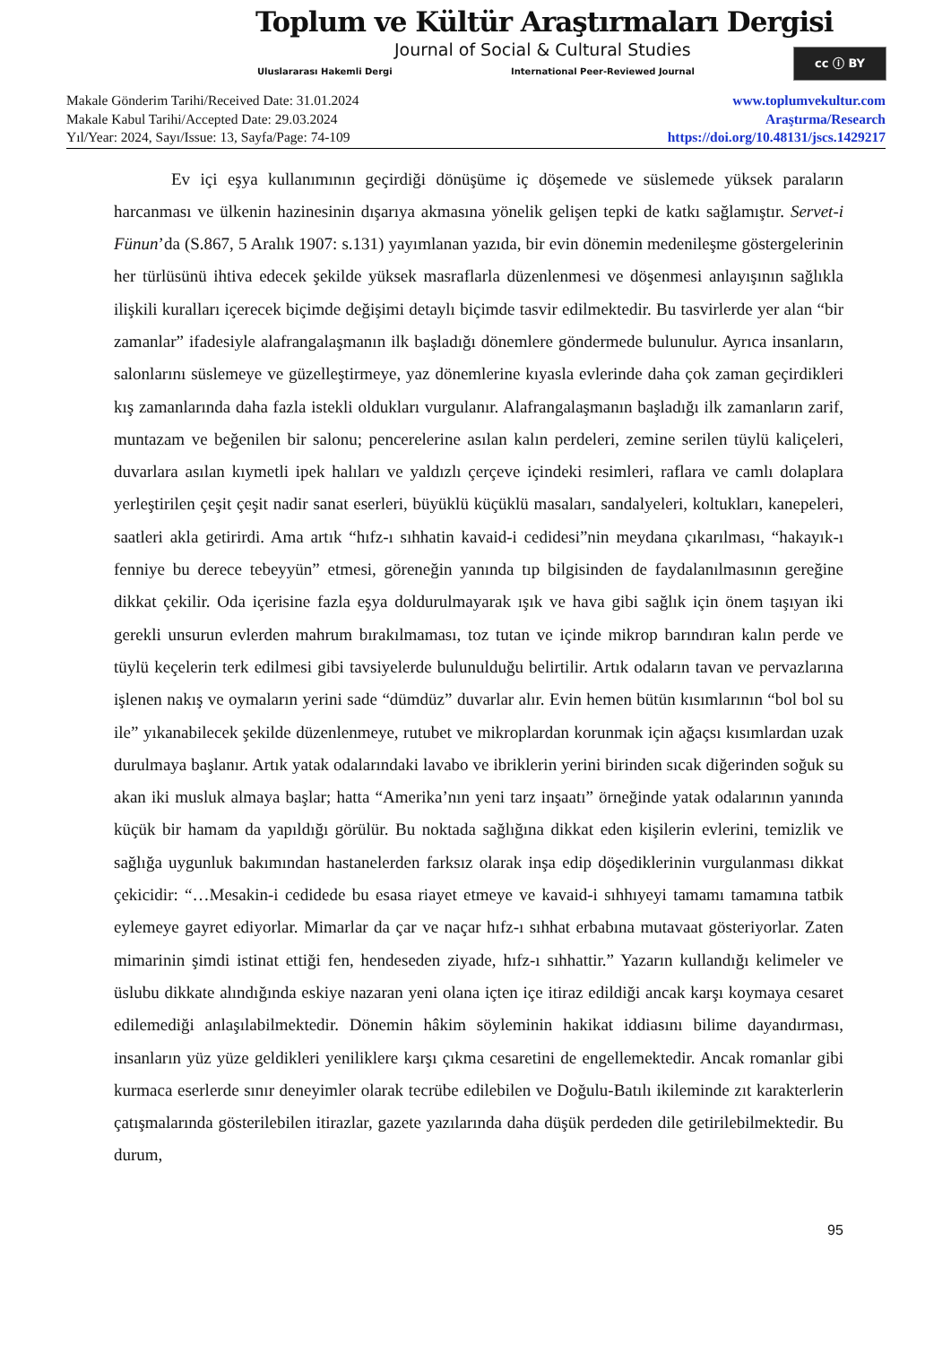Toplum ve Kültür Araştırmaları Dergisi
Journal of Social & Cultural Studies
Uluslararası Hakemli Dergi
International Peer-Reviewed Journal
cc ⓘ BY
Makale Gönderim Tarihi/Received Date: 31.01.2024
Makale Kabul Tarihi/Accepted Date: 29.03.2024
Yıl/Year: 2024, Sayı/Issue: 13, Sayfa/Page: 74-109
www.toplumvekultur.com
Araştırma/Research
https://doi.org/10.48131/jscs.1429217
Ev içi eşya kullanımının geçirdiği dönüşüme iç döşemede ve süslemede yüksek paraların harcanması ve ülkenin hazinesinin dışarıya akmasına yönelik gelişen tepki de katkı sağlamıştır. Servet-i Fünun’da (S.867, 5 Aralık 1907: s.131) yayımlanan yazıda, bir evin dönemin medenileşme göstergelerinin her türlüsünü ihtiva edecek şekilde yüksek masraflarla düzenlenmesi ve döşenmesi anlayışının sağlıkla ilişkili kuralları içerecek biçimde değişimi detaylı biçimde tasvir edilmektedir. Bu tasvirlerde yer alan “bir zamanlar” ifadesiyle alafrangalaşmanın ilk başladığı dönemlere göndermede bulunulur. Ayrıca insanların, salonlarını süslemeye ve güzelleştirmeye, yaz dönemlerine kıyasla evlerinde daha çok zaman geçirdikleri kış zamanlarında daha fazla istekli oldukları vurgulanır. Alafrangalaşmanın başladığı ilk zamanların zarif, muntazam ve beğenilen bir salonu; pencerelerine asılan kalın perdeleri, zemine serilen tüylü kaliçeleri, duvarlara asılan kıymetli ipek halıları ve yaldızlı çerçeve içindeki resimleri, raflara ve camlı dolaplara yerleştirilen çeşit çeşit nadir sanat eserleri, büyüklü küçüklü masaları, sandalyeleri, koltukları, kanepeleri, saatleri akla getirirdi. Ama artık “hıfz-ı sıhhatin kavaid-i cedidesi”nin meydana çıkarılması, “hakayık-ı fenniye bu derece tebeyyün” etmesi, göreneğin yanında tıp bilgisinden de faydalanılmasının gereğine dikkat çekilir. Oda içerisine fazla eşya doldurulmayarak ışık ve hava gibi sağlık için önem taşıyan iki gerekli unsurun evlerden mahrum bırakılmaması, toz tutan ve içinde mikrop barındıran kalın perde ve tüylü keçelerin terk edilmesi gibi tavsiyelerde bulunulduğu belirtilir. Artık odaların tavan ve pervazlarına işlenen nakış ve oymaların yerini sade “dümdüz” duvarlar alır. Evin hemen bütün kısımlarının “bol bol su ile” yıkanabilecek şekilde düzenlenmeye, rutubet ve mikroplardan korunmak için ağaçsı kısımlardan uzak durulmaya başlanır. Artık yatak odalarındaki lavabo ve ibriklerin yerini birinden sıcak diğerinden soğuk su akan iki musluk almaya başlar; hatta “Amerika’nın yeni tarz inşaatı” örneğinde yatak odalarının yanında küçük bir hamam da yapıldığı görülür. Bu noktada sağlığına dikkat eden kişilerin evlerini, temizlik ve sağlığa uygunluk bakımından hastanelerden farksız olarak inşa edip döşediklerinin vurgulanması dikkat çekicidir: “…Mesakin-i cedidede bu esasa riayet etmeye ve kavaid-i sıhhıyeyi tamamı tamamına tatbik eylemeye gayret ediyorlar. Mimarlar da çar ve naçar hıfz-ı sıhhat erbabına mutavaat gösteriyorlar. Zaten mimarinin şimdi istinat ettiği fen, hendeseden ziyade, hıfz-ı sıhhattir.” Yazarın kullandığı kelimeler ve üslubu dikkate alındığında eskiye nazaran yeni olana içten içe itiraz edildiği ancak karşı koymaya cesaret edilemediği anlaşılabilmektedir. Dönemin hâkim söyleminin hakikat iddiasını bilime dayandırması, insanların yüz yüze geldikleri yeniliklere karşı çıkma cesaretini de engellemektedir. Ancak romanlar gibi kurmaca eserlerde sınır deneyimler olarak tecrübe edilebilen ve Doğulu-Batılı ikileminde zıt karakterlerin çatışmalarında gösterilebilen itirazlar, gazete yazılarında daha düşük perdeden dile getirilebilmektedir. Bu durum,
95